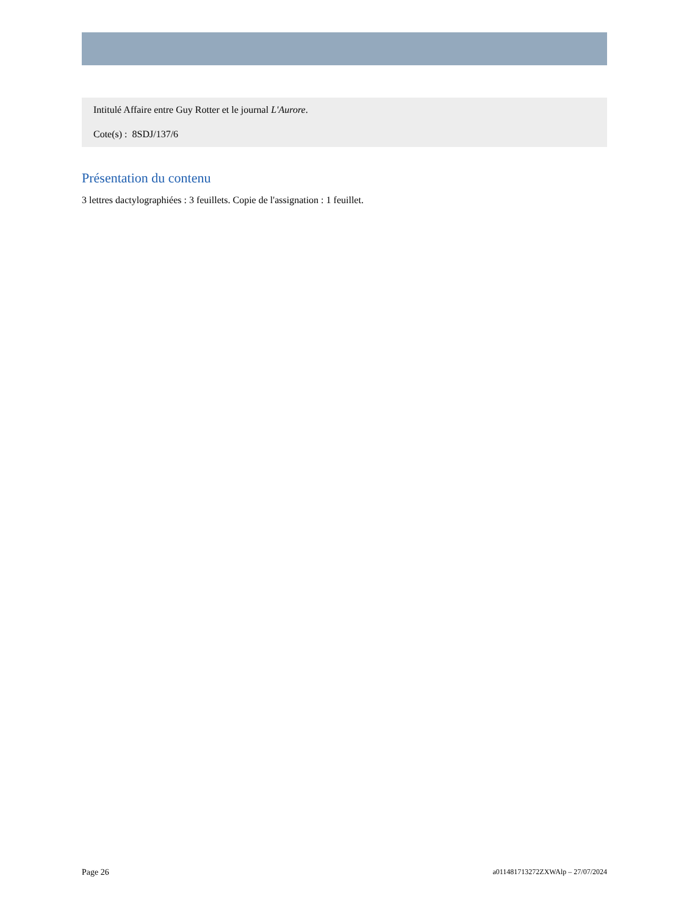Intitulé Affaire entre Guy Rotter et le journal L'Aurore.
Cote(s) : 8SDJ/137/6
Présentation du contenu
3 lettres dactylographiées : 3 feuillets. Copie de l'assignation : 1 feuillet.
Page 26 a011481713272ZXWAlp – 27/07/2024